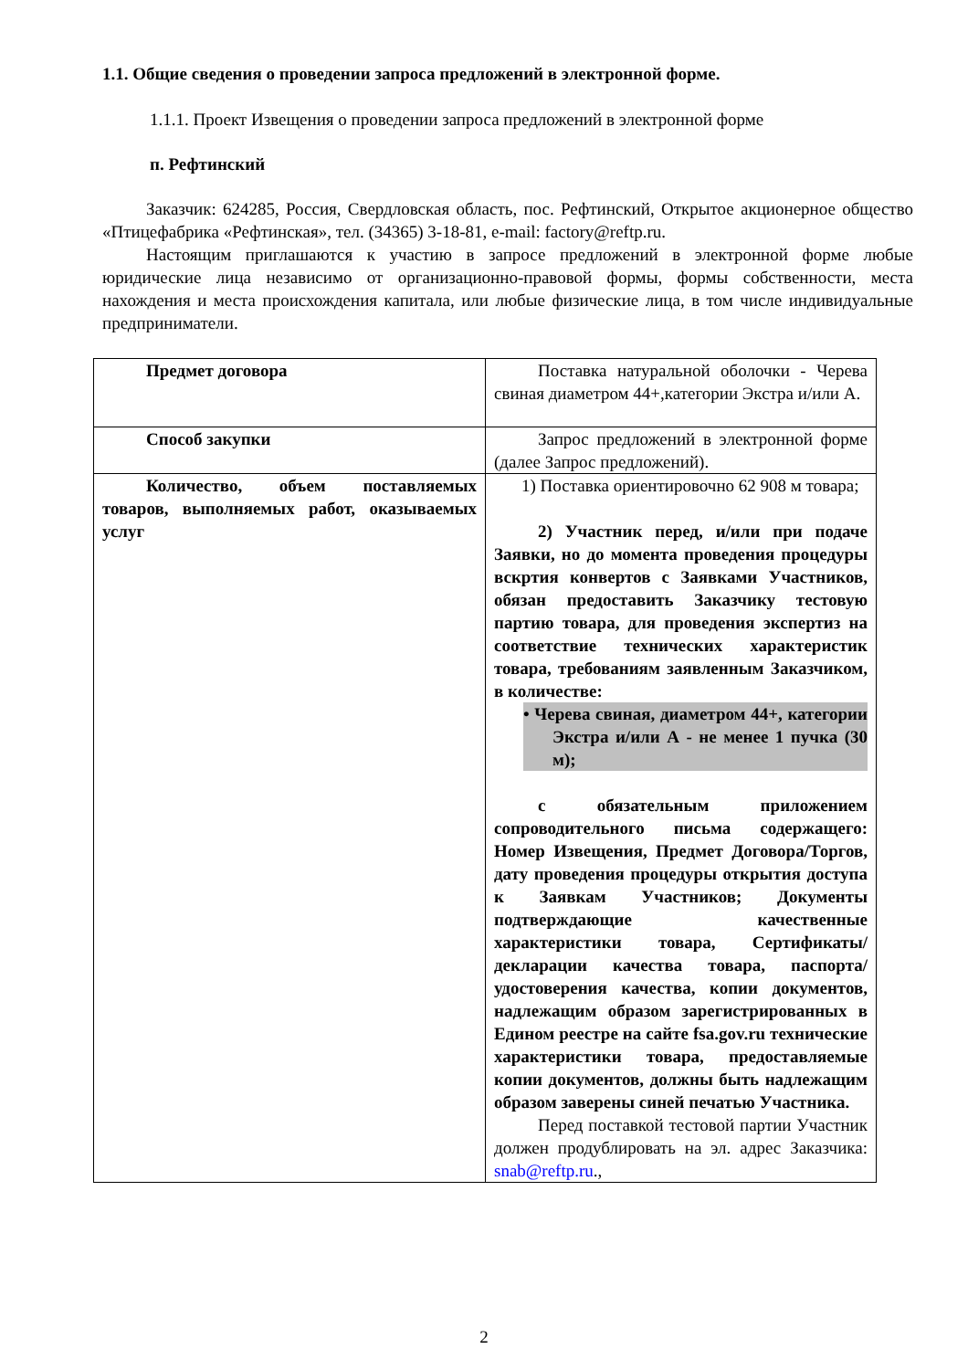1.1. Общие сведения о проведении запроса предложений в электронной форме.
1.1.1. Проект Извещения о проведении запроса предложений в электронной форме
п. Рефтинский
Заказчик: 624285, Россия, Свердловская область, пос. Рефтинский, Открытое акционерное общество «Птицефабрика «Рефтинская», тел. (34365) 3-18-81, e-mail: factory@reftp.ru.
Настоящим приглашаются к участию в запросе предложений в электронной форме любые юридические лица независимо от организационно-правовой формы, формы собственности, места нахождения и места происхождения капитала, или любые физические лица, в том числе индивидуальные предприниматели.
| Предмет договора | Поставка натуральной оболочки - Черева свиная диаметром 44+,категории Экстра и/или А. |
| Способ закупки | Запрос предложений в электронной форме (далее Запрос предложений). |
| Количество, объем поставляемых товаров, выполняемых работ, оказываемых услуг | 1) Поставка ориентировочно 62 908 м товара; 2) Участник перед, и/или при подаче Заявки, но до момента проведения процедуры вскртия конвертов с Заявками Участников, обязан предоставить Заказчику тестовую партию товара, для проведения экспертиз на соответствие технических характеристик товара, требованиям заявленным Заказчиком, в количестве: • Черева свиная, диаметром 44+, категории Экстра и/или А - не менее 1 пучка (30 м); с обязательным приложением сопроводительного письма содержащего: Номер Извещения, Предмет Договора/Торгов, дату проведения процедуры открытия доступа к Заявкам Участников; Документы подтверждающие качественные характеристики товара, Сертификаты/ декларации качества товара, паспорта/ удостоверения качества, копии документов, надлежащим образом зарегистрированных в Едином реестре на сайте fsa.gov.ru технические характеристики товара, предоставляемые копии документов, должны быть надлежащим образом заверены синей печатью Участника. Перед поставкой тестовой партии Участник должен продублировать на эл. адрес Заказчика: snab@reftp.ru ., |
2